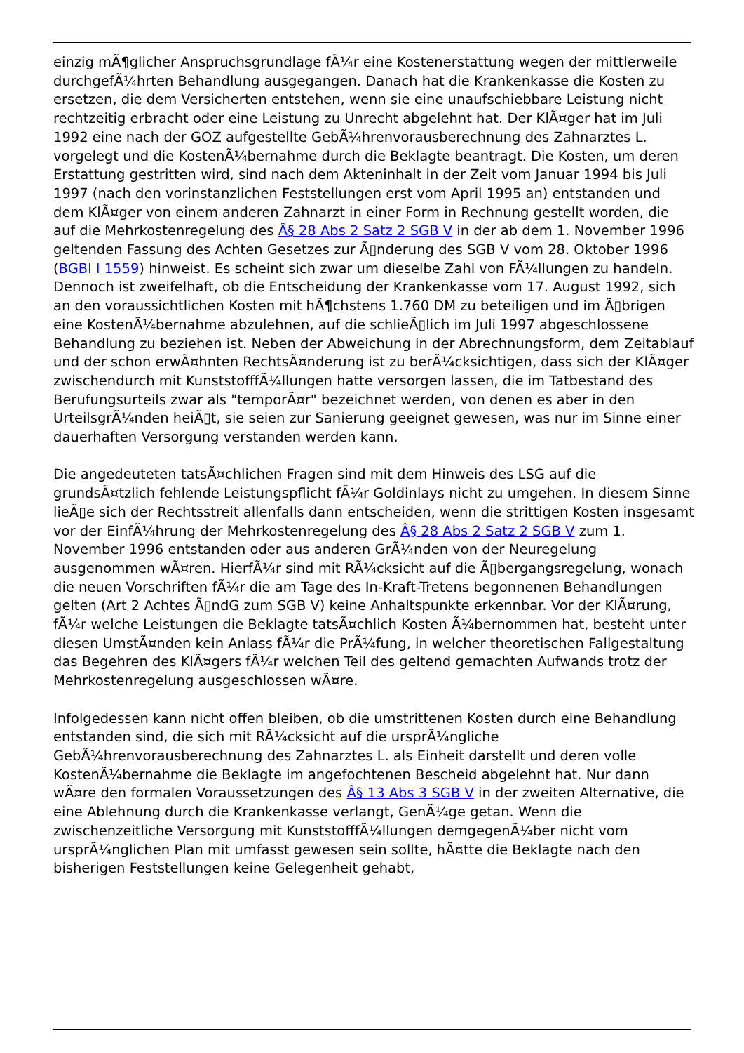einzig mÃ¶glicher Anspruchsgrundlage fÃ¼r eine Kostenerstattung wegen der mittlerweile durchgefÃ¼hrten Behandlung ausgegangen. Danach hat die Krankenkasse die Kosten zu ersetzen, die dem Versicherten entstehen, wenn sie eine unaufschiebbare Leistung nicht rechtzeitig erbracht oder eine Leistung zu Unrecht abgelehnt hat. Der KlÃ¤ger hat im Juli 1992 eine nach der GOZ aufgestellte GebÃ¼hrenvorausberechnung des Zahnarztes L. vorgelegt und die KostenÃ¼bernahme durch die Beklagte beantragt. Die Kosten, um deren Erstattung gestritten wird, sind nach dem Akteninhalt in der Zeit vom Januar 1994 bis Juli 1997 (nach den vorinstanzlichen Feststellungen erst vom April 1995 an) entstanden und dem KlÃ¤ger von einem anderen Zahnarzt in einer Form in Rechnung gestellt worden, die auf die Mehrkostenregelung des Â§ 28 Abs 2 Satz 2 SGB V in der ab dem 1. November 1996 geltenden Fassung des Achten Gesetzes zur Ã▯nderung des SGB V vom 28. Oktober 1996 (BGBl I 1559) hinweist. Es scheint sich zwar um dieselbe Zahl von FÃ¼llungen zu handeln. Dennoch ist zweifelhaft, ob die Entscheidung der Krankenkasse vom 17. August 1992, sich an den voraussichtlichen Kosten mit hÃ¶chstens 1.760 DM zu beteiligen und im Ã▯brigen eine KostenÃ¼bernahme abzulehnen, auf die schlieÃ▯lich im Juli 1997 abgeschlossene Behandlung zu beziehen ist. Neben der Abweichung in der Abrechnungsform, dem Zeitablauf und der schon erwÃ¤hnten RechtsÃ¤nderung ist zu berÃ¼cksichtigen, dass sich der KlÃ¤ger zwischendurch mit KunststofffÃ¼llungen hatte versorgen lassen, die im Tatbestand des Berufungsurteils zwar als "temporÃ¤r" bezeichnet werden, von denen es aber in den UrteilsgrÃ¼nden heiÃ▯t, sie seien zur Sanierung geeignet gewesen, was nur im Sinne einer dauerhaften Versorgung verstanden werden kann.
Die angedeuteten tatsÃ¤chlichen Fragen sind mit dem Hinweis des LSG auf die grundsÃ¤tzlich fehlende Leistungspflicht fÃ¼r Goldinlays nicht zu umgehen. In diesem Sinne lieÃ▯e sich der Rechtsstreit allenfalls dann entscheiden, wenn die strittigen Kosten insgesamt vor der EinfÃ¼hrung der Mehrkostenregelung des Â§ 28 Abs 2 Satz 2 SGB V zum 1. November 1996 entstanden oder aus anderen GrÃ¼nden von der Neuregelung ausgenommen wÃ¤ren. HierfÃ¼r sind mit RÃ¼cksicht auf die Ã▯bergangsregelung, wonach die neuen Vorschriften fÃ¼r die am Tage des In-Kraft-Tretens begonnenen Behandlungen gelten (Art 2 Achtes Ã▯ndG zum SGB V) keine Anhaltspunkte erkennbar. Vor der KlÃ¤rung, fÃ¼r welche Leistungen die Beklagte tatsÃ¤chlich Kosten Ã¼bernommen hat, besteht unter diesen UmstÃ¤nden kein Anlass fÃ¼r die PrÃ¼fung, in welcher theoretischen Fallgestaltung das Begehren des KlÃ¤gers fÃ¼r welchen Teil des geltend gemachten Aufwands trotz der Mehrkostenregelung ausgeschlossen wÃ¤re.
Infolgedessen kann nicht offen bleiben, ob die umstrittenen Kosten durch eine Behandlung entstanden sind, die sich mit RÃ¼cksicht auf die ursprÃ¼ngliche GebÃ¼hrenvorausberechnung des Zahnarztes L. als Einheit darstellt und deren volle KostenÃ¼bernahme die Beklagte im angefochtenen Bescheid abgelehnt hat. Nur dann wÃ¤re den formalen Voraussetzungen des Â§ 13 Abs 3 SGB V in der zweiten Alternative, die eine Ablehnung durch die Krankenkasse verlangt, GenÃ¼ge getan. Wenn die zwischenzeitliche Versorgung mit KunststofffÃ¼llungen demgegenÃ¼ber nicht vom ursprÃ¼nglichen Plan mit umfasst gewesen sein sollte, hÃ¤tte die Beklagte nach den bisherigen Feststellungen keine Gelegenheit gehabt,